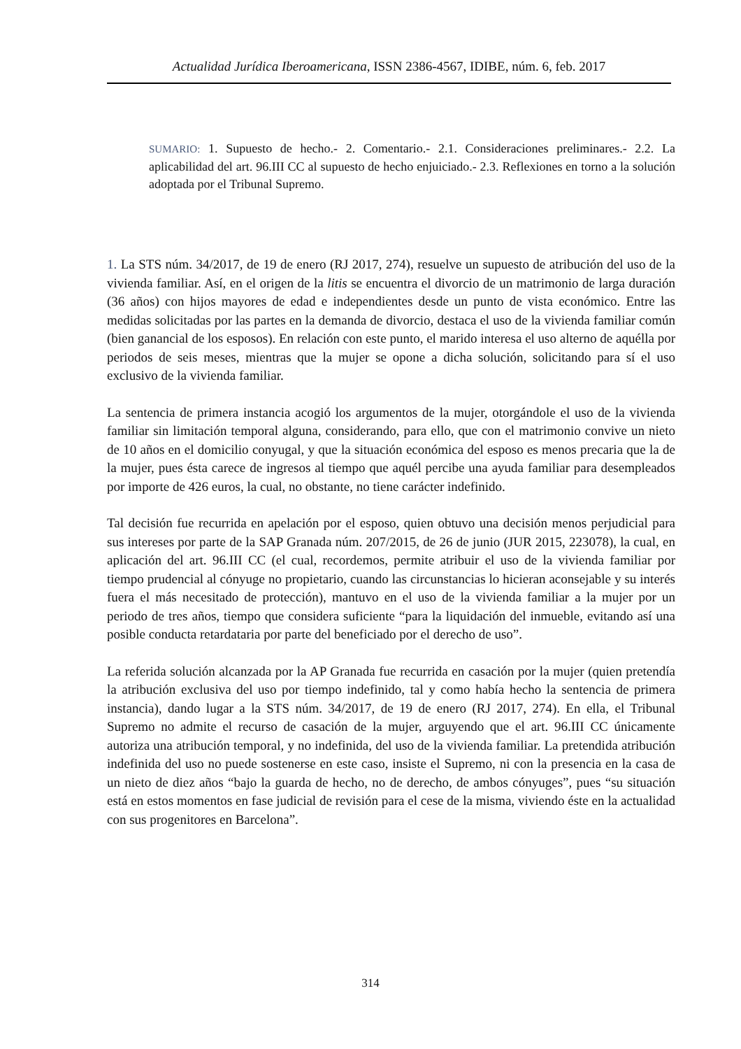Actualidad Jurídica Iberoamericana, ISSN 2386-4567, IDIBE, núm. 6, feb. 2017
SUMARIO: 1. Supuesto de hecho.- 2. Comentario.- 2.1. Consideraciones preliminares.- 2.2. La aplicabilidad del art. 96.III CC al supuesto de hecho enjuiciado.- 2.3. Reflexiones en torno a la solución adoptada por el Tribunal Supremo.
1. La STS núm. 34/2017, de 19 de enero (RJ 2017, 274), resuelve un supuesto de atribución del uso de la vivienda familiar. Así, en el origen de la litis se encuentra el divorcio de un matrimonio de larga duración (36 años) con hijos mayores de edad e independientes desde un punto de vista económico. Entre las medidas solicitadas por las partes en la demanda de divorcio, destaca el uso de la vivienda familiar común (bien ganancial de los esposos). En relación con este punto, el marido interesa el uso alterno de aquélla por periodos de seis meses, mientras que la mujer se opone a dicha solución, solicitando para sí el uso exclusivo de la vivienda familiar.
La sentencia de primera instancia acogió los argumentos de la mujer, otorgándole el uso de la vivienda familiar sin limitación temporal alguna, considerando, para ello, que con el matrimonio convive un nieto de 10 años en el domicilio conyugal, y que la situación económica del esposo es menos precaria que la de la mujer, pues ésta carece de ingresos al tiempo que aquél percibe una ayuda familiar para desempleados por importe de 426 euros, la cual, no obstante, no tiene carácter indefinido.
Tal decisión fue recurrida en apelación por el esposo, quien obtuvo una decisión menos perjudicial para sus intereses por parte de la SAP Granada núm. 207/2015, de 26 de junio (JUR 2015, 223078), la cual, en aplicación del art. 96.III CC (el cual, recordemos, permite atribuir el uso de la vivienda familiar por tiempo prudencial al cónyuge no propietario, cuando las circunstancias lo hicieran aconsejable y su interés fuera el más necesitado de protección), mantuvo en el uso de la vivienda familiar a la mujer por un periodo de tres años, tiempo que considera suficiente “para la liquidación del inmueble, evitando así una posible conducta retardataria por parte del beneficiado por el derecho de uso”.
La referida solución alcanzada por la AP Granada fue recurrida en casación por la mujer (quien pretendía la atribución exclusiva del uso por tiempo indefinido, tal y como había hecho la sentencia de primera instancia), dando lugar a la STS núm. 34/2017, de 19 de enero (RJ 2017, 274). En ella, el Tribunal Supremo no admite el recurso de casación de la mujer, arguyendo que el art. 96.III CC únicamente autoriza una atribución temporal, y no indefinida, del uso de la vivienda familiar. La pretendida atribución indefinida del uso no puede sostenerse en este caso, insiste el Supremo, ni con la presencia en la casa de un nieto de diez años “bajo la guarda de hecho, no de derecho, de ambos cónyuges”, pues “su situación está en estos momentos en fase judicial de revisión para el cese de la misma, viviendo éste en la actualidad con sus progenitores en Barcelona”.
314